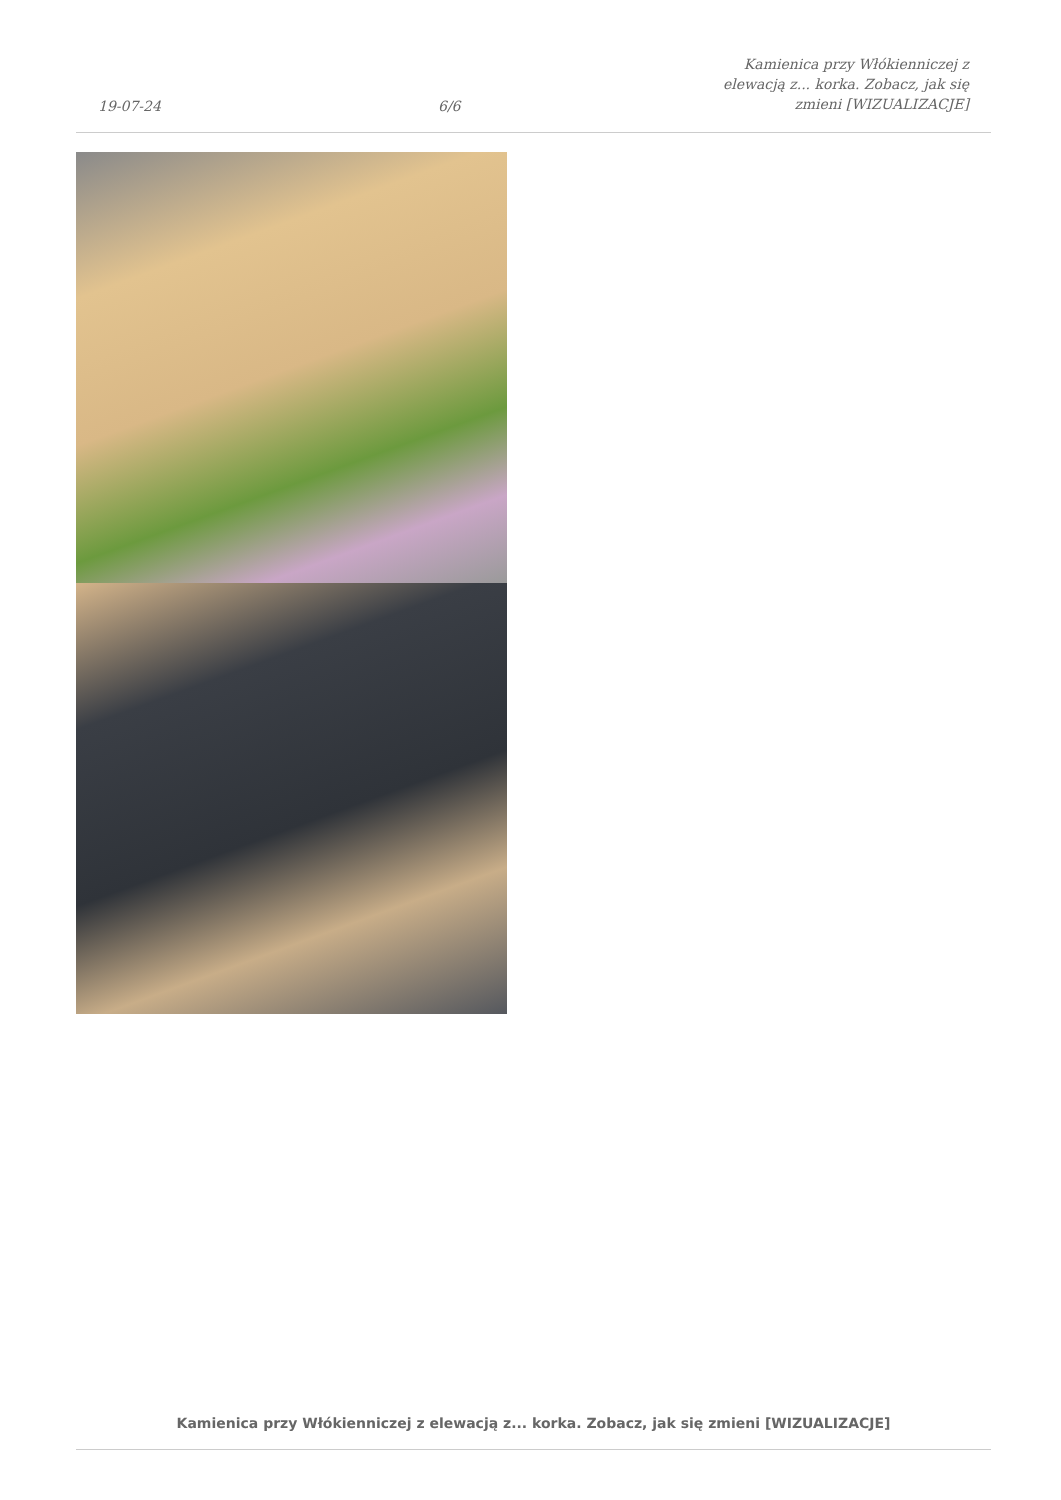19-07-24
6/6
Kamienica przy Włókienniczej z
elewacją z... korka. Zobacz, jak się
zmieni [WIZUALIZACJE]
Kamienica przy Włókienniczej z elewacją z... korka. Zobacz, jak się zmieni [WIZUALIZACJE]